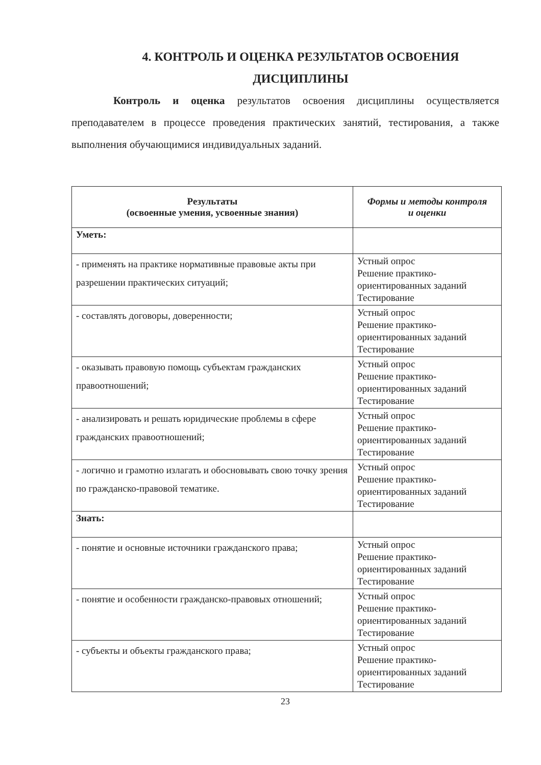4. КОНТРОЛЬ И ОЦЕНКА РЕЗУЛЬТАТОВ ОСВОЕНИЯ
ДИСЦИПЛИНЫ
Контроль и оценка результатов освоения дисциплины осуществляется преподавателем в процессе проведения практических занятий, тестирования, а также выполнения обучающимися индивидуальных заданий.
| Результаты (освоенные умения, усвоенные знания) | Формы и методы контроля и оценки |
| --- | --- |
| Уметь: | |
| - применять на практике нормативные правовые акты при разрешении практических ситуаций; | Устный опрос Решение практико-ориентированных заданий Тестирование |
| - составлять договоры, доверенности; | Устный опрос Решение практико-ориентированных заданий Тестирование |
| - оказывать правовую помощь субъектам гражданских правоотношений; | Устный опрос Решение практико-ориентированных заданий Тестирование |
| - анализировать и решать юридические проблемы в сфере гражданских правоотношений; | Устный опрос Решение практико-ориентированных заданий Тестирование |
| - логично и грамотно излагать и обосновывать свою точку зрения по гражданско-правовой тематике. | Устный опрос Решение практико-ориентированных заданий Тестирование |
| Знать: | |
| - понятие и основные источники гражданского права; | Устный опрос Решение практико-ориентированных заданий Тестирование |
| - понятие и особенности гражданско-правовых отношений; | Устный опрос Решение практико-ориентированных заданий Тестирование |
| - субъекты и объекты гражданского права; | Устный опрос Решение практико-ориентированных заданий Тестирование |
23